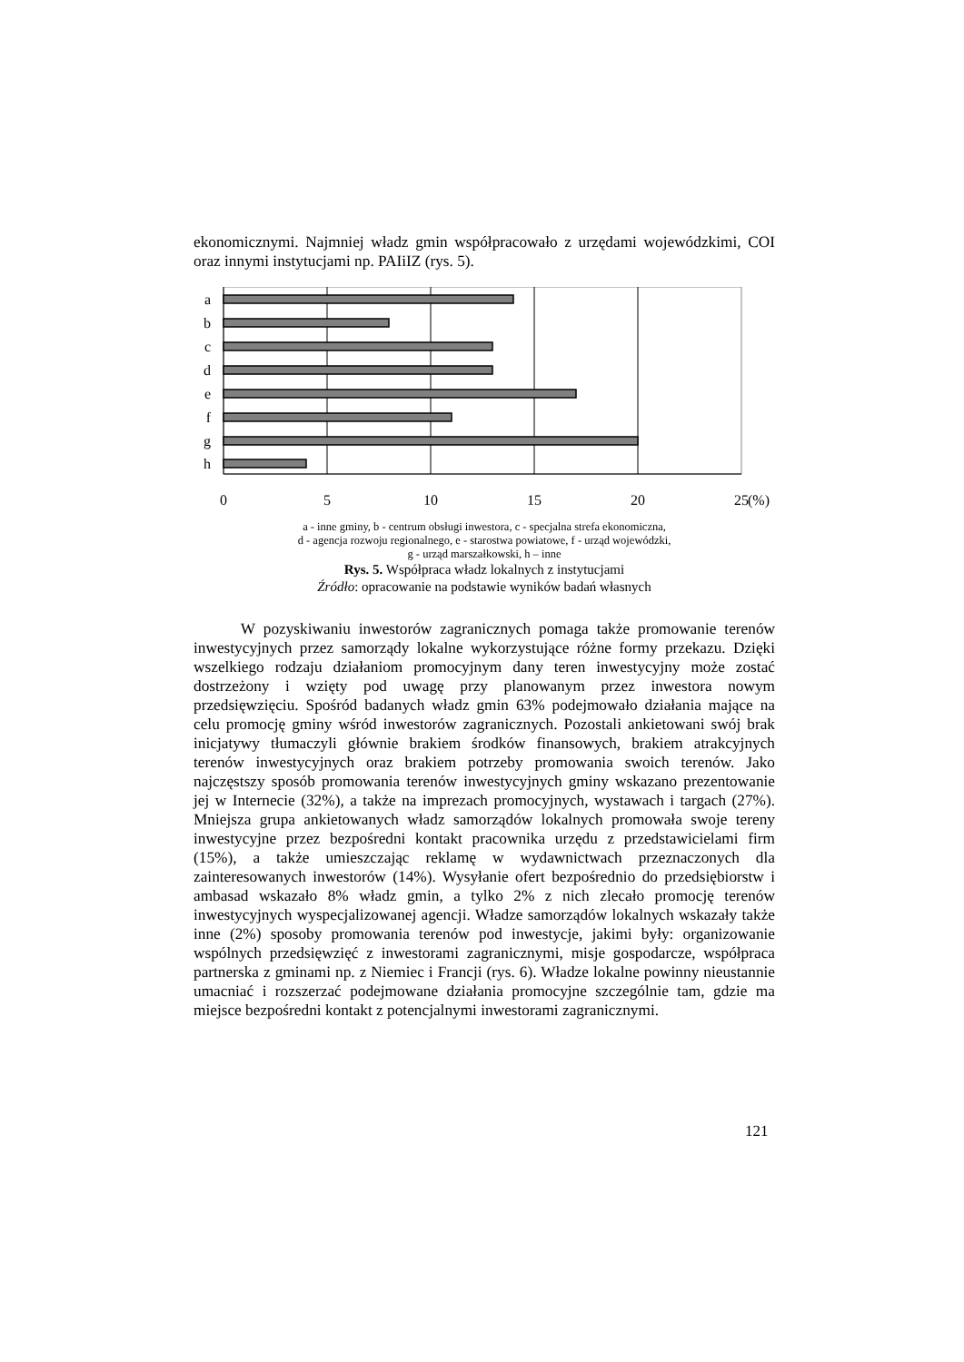ekonomicznymi. Najmniej władz gmin współpracowało z urzędami wojewódzkimi, COI oraz innymi instytucjami np. PAIiIZ (rys. 5).
a
b
c
d
e
f
g
h
0
5
10
15
20
25
(%)
a - inne gminy, b - centrum obsługi inwestora, c - specjalna strefa ekonomiczna,
d - agencja rozwoju regionalnego, e - starostwa powiatowe, f - urząd wojewódzki,
g - urząd marszałkowski, h – inne
Rys. 5. Współpraca władz lokalnych z instytucjami
Źródło: opracowanie na podstawie wyników badań własnych
   W pozyskiwaniu inwestorów zagranicznych pomaga także promowanie terenów inwestycyjnych przez samorządy lokalne wykorzystujące różne formy przekazu. Dzięki wszelkiego rodzaju działaniom promocyjnym dany teren inwestycyjny może zostać dostrzeżony i wzięty pod uwagę przy planowanym przez inwestora nowym przedsięwzięciu. Spośród badanych władz gmin 63% podejmowało działania mające na celu promocję gminy wśród inwestorów zagranicznych. Pozostali ankietowani swój brak inicjatywy tłumaczyli głównie brakiem środków finansowych, brakiem atrakcyjnych terenów inwestycyjnych oraz brakiem potrzeby promowania swoich terenów. Jako najczęstszy sposób promowania terenów inwestycyjnych gminy wskazano prezentowanie jej w Internecie (32%), a także na imprezach promocyjnych, wystawach i targach (27%). Mniejsza grupa ankietowanych władz samorządów lokalnych promowała swoje tereny inwestycyjne przez bezpośredni kontakt pracownika urzędu z przedstawicielami firm (15%), a także umieszczając reklamę w wydawnictwach przeznaczonych dla zainteresowanych inwestorów (14%). Wysyłanie ofert bezpośrednio do przedsiębiorstw i ambasad wskazało 8% władz gmin, a tylko 2% z nich zlecało promocję terenów inwestycyjnych wyspecjalizowanej agencji. Władze samorządów lokalnych wskazały także inne (2%) sposoby promowania terenów pod inwestycje, jakimi były: organizowanie wspólnych przedsięwzięć z inwestorami zagranicznymi, misje gospodarcze, współpraca partnerska z gminami np. z Niemiec i Francji (rys. 6). Władze lokalne powinny nieustannie umacniać i rozszerzać podejmowane działania promocyjne szczególnie tam, gdzie ma miejsce bezpośredni kontakt z potencjalnymi inwestorami zagranicznymi.
121